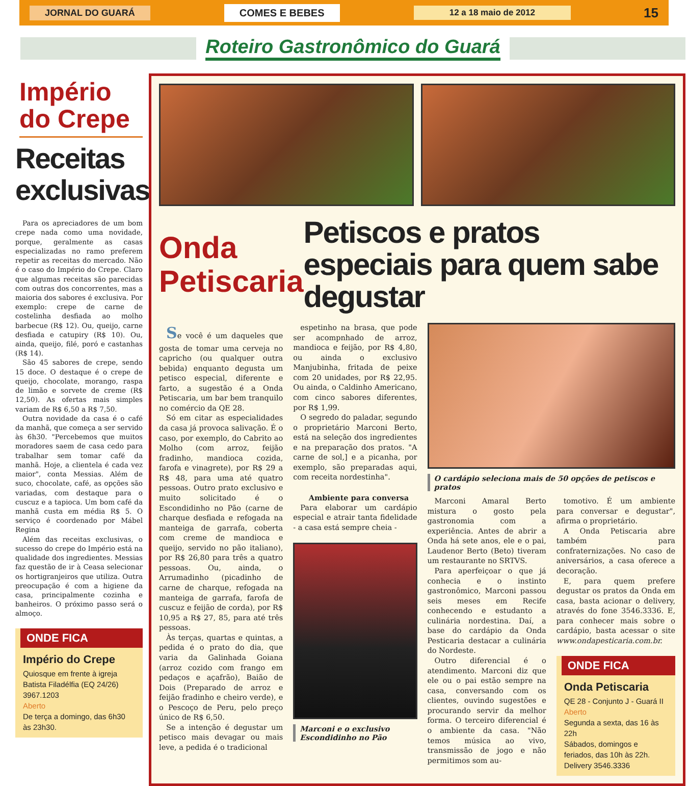JORNAL DO GUARÁ COMES E BEBES 12 a 18 maio de 2012 15
Roteiro Gastronômico do Guará
Império do Crepe
Receitas exclusivas
Para os apreciadores de um bom crepe nada como uma novidade, porque, geralmente as casas especializadas no ramo preferem repetir as receitas do mercado. Não é o caso do Império do Crepe. Claro que algumas receitas são parecidas com outras dos concorrentes, mas a maioria dos sabores é exclusiva. Por exemplo: crepe de carne de costelinha desfiada ao molho barbecue (R$ 12). Ou, queijo, carne desfiada e catupiry (R$ 10). Ou, ainda, queijo, filé, poró e castanhas (R$ 14).
São 45 sabores de crepe, sendo 15 doce. O destaque é o crepe de queijo, chocolate, morango, raspa de limão e sorvete de creme (R$ 12,50). As ofertas mais simples variam de R$ 6,50 a R$ 7,50.
Outra novidade da casa é o café da manhã, que começa a ser servido às 6h30. "Percebemos que muitos moradores saem de casa cedo para trabalhar sem tomar café da manhã. Hoje, a clientela é cada vez maior", conta Messias. Além de suco, chocolate, café, as opções são variadas, com destaque para o cuscuz e a tapioca. Um bom café da manhã custa em média R$ 5. O serviço é coordenado por Mábel Regina
Além das receitas exclusivas, o sucesso do crepe do Império está na qualidade dos ingredientes. Messias faz questão de ir à Ceasa selecionar os hortigranjeiros que utiliza. Outra preocupação é com a higiene da casa, principalmente cozinha e banheiros. O próximo passo será o almoço.
ONDE FICA
Império do Crepe
Quiosque em frente à igreja Batista Filadélfia (EQ 24/26)
3967.1203
Aberto
De terça a domingo, das 6h30 às 23h30.
Onda Petiscaria
Petiscos e pratos especiais para quem sabe degustar
Se você é um daqueles que gosta de tomar uma cerveja no capricho (ou qualquer outra bebida) enquanto degusta um petisco especial, diferente e farto, a sugestão é a Onda Petiscaria, um bar bem tranquilo no comércio da QE 28.
Só em citar as especialidades da casa já provoca salivação. É o caso, por exemplo, do Cabrito ao Molho (com arroz, feijão fradinho, mandioca cozida, farofa e vinagrete), por R$ 29 a R$ 48, para uma até quatro pessoas. Outro prato exclusivo e muito solicitado é o Escondidinho no Pão (carne de charque desfiada e refogada na manteiga de garrafa, coberta com creme de mandioca e queijo, servido no pão italiano), por R$ 26,80 para três a quatro pessoas. Ou, ainda, o Arrumadinho (picadinho de carne de charque, refogada na manteiga de garrafa, farofa de cuscuz e feijão de corda), por R$ 10,95 a R$ 27, 85, para até três pessoas.
Às terças, quartas e quintas, a pedida é o prato do dia, que varia da Galinhada Goiana (arroz cozido com frango em pedaços e açafrão), Baião de Dois (Preparado de arroz e feijão fradinho e cheiro verde), e o Pescoço de Peru, pelo preço único de R$ 6,50.
Se a intenção é degustar um petisco mais devagar ou mais leve, a pedida é o tradicional
espetinho na brasa, que pode ser acompnhado de arroz, mandioca e feijão, por R$ 4,80, ou ainda o exclusivo Manjubinha, fritada de peixe com 20 unidades, por R$ 22,95. Ou ainda, o Caldinho Americano, com cinco sabores diferentes, por R$ 1,99.
O segredo do paladar, segundo o proprietário Marconi Berto, está na seleção dos ingredientes e na preparação dos pratos. "A carne de sol,] e a picanha, por exemplo, são preparadas aqui, com receita nordestinha".
Ambiente para conversa
Para elaborar um cardápio especial e atrair tanta fidelidade - a casa está sempre cheia -
Marconi e o exclusivo Escondidinho no Pão
O cardápio seleciona mais de 50 opções de petiscos e pratos
Marconi Amaral Berto mistura o gosto pela gastronomia com a experiência. Antes de abrir a Onda há sete anos, ele e o pai, Laudenor Berto (Beto) tiveram um restaurante no SRTVS.
Para aperfeiçoar o que já conhecia e o instinto gastronômico, Marconi passou seis meses em Recife conhecendo e estudanto a culinária nordestina. Daí, a base do cardápio da Onda Pesticaria destacar a culinária do Nordeste.
Outro diferencial é o atendimento. Marconi diz que ele ou o pai estão sempre na casa, conversando com os clientes, ouvindo sugestões e procurando servir da melhor forma. O terceiro diferencial é o ambiente da casa. "Não temos música ao vivo, transmissão de jogo e não permitimos som au-
tomotivo. É um ambiente para conversar e degustar", afirma o proprietário.
A Onda Petiscaria abre também para confraternizações. No caso de aniversários, a casa oferece a decoração.
E, para quem prefere degustar os pratos da Onda em casa, basta acionar o delivery, através do fone 3546.3336. E, para conhecer mais sobre o cardápio, basta acessar o site www.ondapesticaria.com.br.
ONDE FICA
Onda Petiscaria
QE 28 - Conjunto J - Guará II
Aberto
Segunda a sexta, das 16 às 22h
Sábados, domingos e feriados, das 10h às 22h.
Delivery 3546.3336